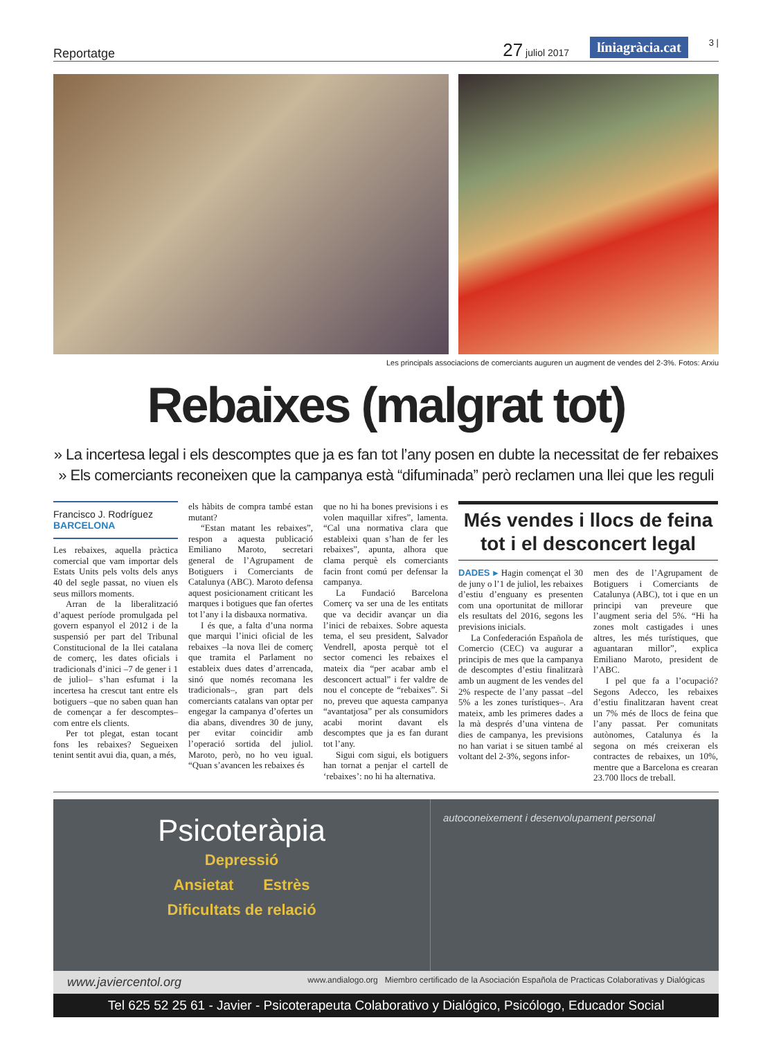Reportatge 27 juliol 2017 líniagràcia.cat 3 |
Les principals associacions de comerciants auguren un augment de vendes del 2-3%. Fotos: Arxiu
Rebaixes (malgrat tot)
» La incertesa legal i els descomptes que ja es fan tot l’any posen en dubte la necessitat de fer rebaixes
» Els comerciants reconeixen que la campanya està “difuminada” però reclamen una llei que les reguli
Francisco J. Rodríguez
BARCELONA
Les rebaixes, aquella pràctica comercial que vam importar dels Estats Units pels volts dels anys 40 del segle passat, no viuen els seus millors moments.
Arran de la liberalització d’aquest període promulgada pel govern espanyol el 2012 i de la suspensió per part del Tribunal Constitucional de la llei catalana de comerç, les dates oficials i tradicionals d’inici –7 de gener i 1 de juliol– s’han esfumat i la incertesa ha crescut tant entre els botiguers –que no saben quan han de començar a fer descomptes– com entre els clients.
Per tot plegat, estan tocant fons les rebaixes? Segueixen tenint sentit avui dia, quan, a més,
els hàbits de compra també estan mutant?
“Estan matant les rebaixes”, respon a aquesta publicació Emiliano Maroto, secretari general de l’Agrupament de Botiguers i Comerciants de Catalunya (ABC). Maroto defensa aquest posicionament criticant les marques i botigues que fan ofertes tot l’any i la disbauxa normativa.
I és que, a falta d’una norma que marqui l’inici oficial de les rebaixes –la nova llei de comerç que tramita el Parlament no estableix dues dates d’arrencada, sinó que només recomana les tradicionals–, gran part dels comerciants catalans van optar per engegar la campanya d’ofertes un dia abans, divendres 30 de juny, per evitar coincidir amb l’operació sortida del juliol. Maroto, però, no ho veu igual. “Quan s’avancen les rebaixes és
que no hi ha bones previsions i es volen maquillar xifres”, lamenta. “Cal una normativa clara que estableixi quan s’han de fer les rebaixes”, apunta, alhora que clama perquè els comerciants facin front comú per defensar la campanya.
La Fundació Barcelona Comerç va ser una de les entitats que va decidir avançar un dia l’inici de rebaixes. Sobre aquesta tema, el seu president, Salvador Vendrell, aposta perquè tot el sector comenci les rebaixes el mateix dia “per acabar amb el desconcert actual” i fer valdre de nou el concepte de “rebaixes”. Si no, preveu que aquesta campanya “avantatjosa” per als consumidors acabi morint davant els descomptes que ja es fan durant tot l’any.
Sigui com sigui, els botiguers han tornat a penjar el cartell de ‘rebaixes’: no hi ha alternativa.
Més vendes i llocs de feina tot i el desconcert legal
DADES ▸ Hagin començat el 30 de juny o l’1 de juliol, les rebaixes d’estiu d’enguany es presenten com una oportunitat de millorar els resultats del 2016, segons les previsions inicials.
La Confederación Española de Comercio (CEC) va augurar a principis de mes que la campanya de descomptes d’estiu finalitzarà amb un augment de les vendes del 2% respecte de l’any passat –del 5% a les zones turístiques–. Ara mateix, amb les primeres dades a la mà després d’una vintena de dies de campanya, les previsions no han variat i se situen també al voltant del 2-3%, segons infor-
men des de l’Agrupament de Botiguers i Comerciants de Catalunya (ABC), tot i que en un principi van preveure que l’augment seria del 5%. “Hi ha zones molt castigades i unes altres, les més turístiques, que aguantaran millor”, explica Emiliano Maroto, president de l’ABC.
I pel que fa a l’ocupació? Segons Adecco, les rebaixes d’estiu finalitzaran havent creat un 7% més de llocs de feina que l’any passat. Per comunitats autònomes, Catalunya és la segona on més creixeran els contractes de rebaixes, un 10%, mentre que a Barcelona es crearan 23.700 llocs de treball.
Psicoteràpia
Depressió
Ansietat Estrès
Dificultats de relació
autoconeixement i desenvolupament personal
www.javiercentol.org www.andialogo.org Miembro certificado de la Asociación Española de Practicas Colaborativas y Dialógicas
Tel 625 52 25 61 - Javier - Psicoterapeuta Colaborativo y Dialógico, Psicólogo, Educador Social